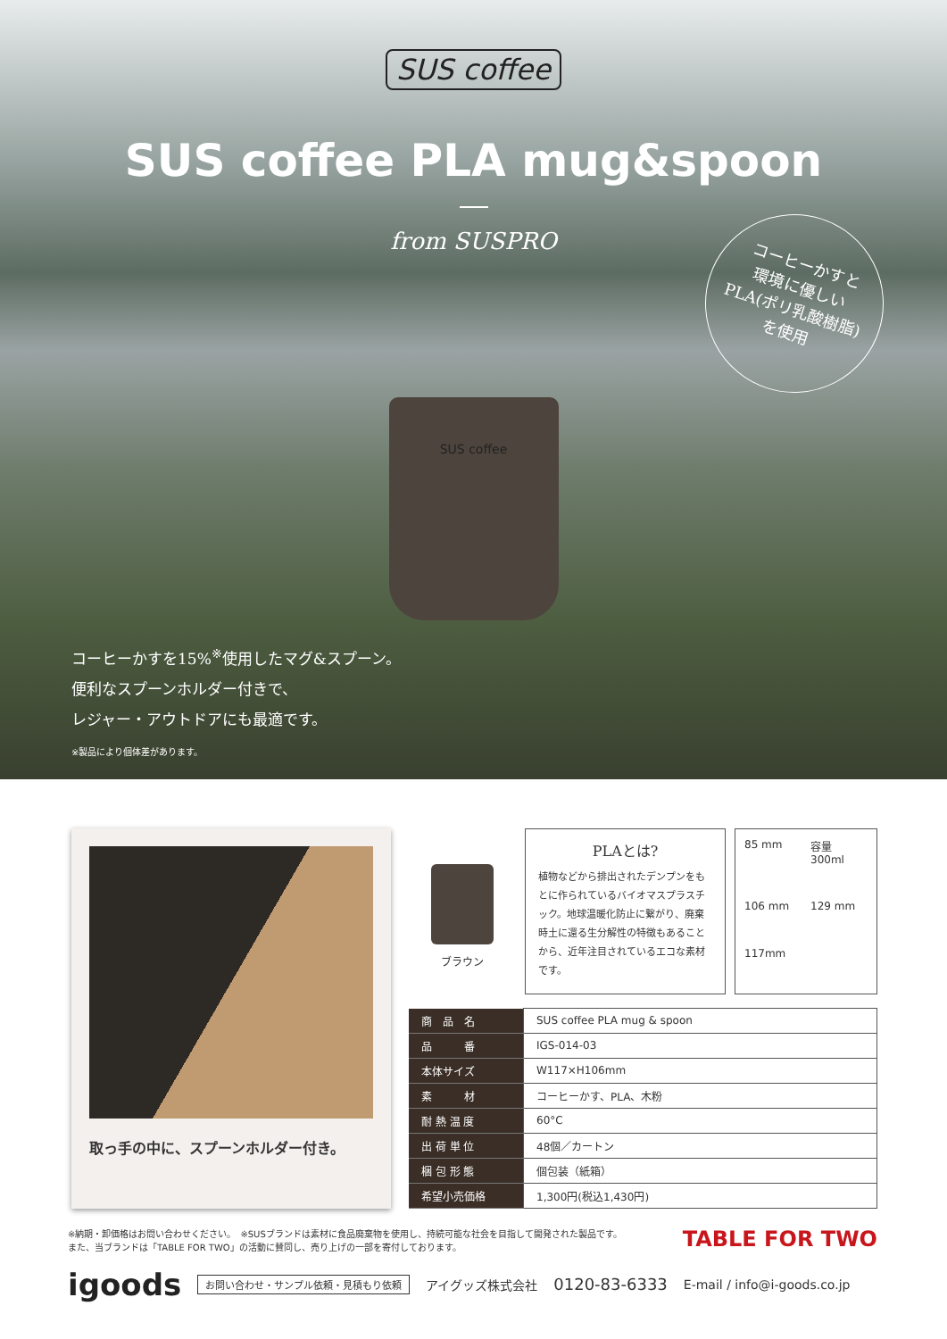SUS coffee
SUS coffee PLA mug&spoon
from SUSPRO
コーヒーかすと
環境に優しい
PLA(ポリ乳酸樹脂)
を使用
SUS coffee
コーヒーかすを15%<sup>※</sup>使用したマグ&スプーン。
便利なスプーンホルダー付きで、
レジャー・アウトドアにも最適です。
※製品により個体差があります。
取っ手の中に、スプーンホルダー付き。
ブラウン
PLAとは?
植物などから排出されたデンプンをもとに作られているバイオマスプラスチック。地球温暖化防止に繋がり、廃棄時土に還る生分解性の特徴もあることから、近年注目されているエコな素材です。
85 mm 容量 300ml 106 mm 129 mm 117mm
| 商 品 名 | SUS coffee PLA mug & spoon |
| 品 番 | IGS-014-03 |
| 本体サイズ | W117×H106mm |
| 素 材 | コーヒーかす、PLA、木粉 |
| 耐 熱 温 度 | 60°C |
| 出 荷 単 位 | 48個／カートン |
| 梱 包 形 態 | 個包装（紙箱） |
| 希望小売価格 | 1,300円(税込1,430円) |
※納期・卸価格はお問い合わせください。　※SUSブランドは素材に食品廃棄物を使用し、持続可能な社会を目指して開発された製品です。
また、当ブランドは「TABLE FOR TWO」の活動に賛同し、売り上げの一部を寄付しております。
TABLE FOR TWO
igoods お問い合わせ・サンプル依頼・見積もり依頼 アイグッズ株式会社 0120-83-6333 E-mail / info@i-goods.co.jp